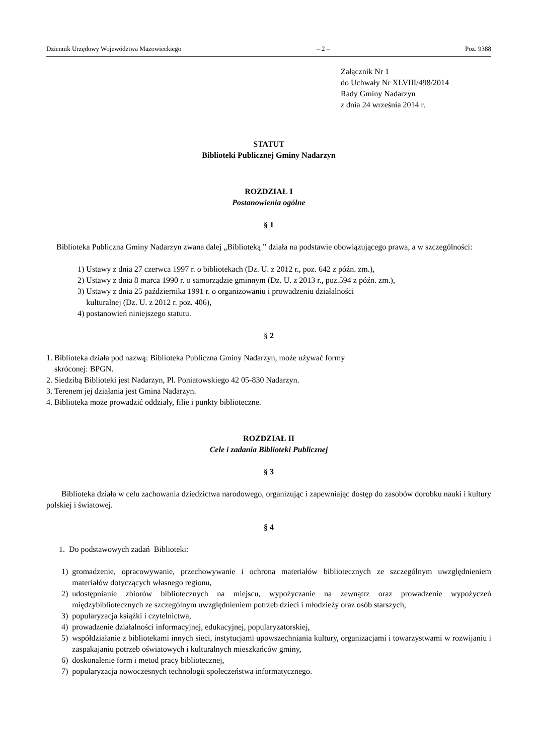Dziennik Urzędowy Województwa Mazowieckiego – 2 – Poz. 9388
Załącznik Nr 1
do Uchwały Nr XLVIII/498/2014
Rady Gminy Nadarzyn
z dnia 24 września 2014 r.
STATUT
Biblioteki Publicznej Gminy Nadarzyn
ROZDZIAŁ I
Postanowienia ogólne
§ 1
Biblioteka Publiczna Gminy Nadarzyn zwana dalej „Biblioteką ” działa na podstawie obowiązującego prawa, a w szczególności:
1) Ustawy z dnia 27 czerwca 1997 r. o bibliotekach (Dz. U. z 2012 r., poz. 642 z późn. zm.),
2) Ustawy z dnia 8 marca 1990 r. o samorządzie gminnym (Dz. U. z 2013 r., poz.594 z późn. zm.),
3) Ustawy z dnia 25 października 1991 r. o organizowaniu i prowadzeniu działalności
kulturalnej (Dz. U. z 2012 r. poz. 406),
4) postanowień niniejszego statutu.
§ 2
1. Biblioteka działa pod nazwą: Biblioteka Publiczna Gminy Nadarzyn, może używać formy
skróconej: BPGN.
2. Siedzibą Biblioteki jest Nadarzyn, Pl. Poniatowskiego 42 05-830 Nadarzyn.
3. Terenem jej działania jest Gmina Nadarzyn.
4. Biblioteka może prowadzić oddziały, filie i punkty biblioteczne.
ROZDZIAŁ II
Cele i zadania Biblioteki Publicznej
§ 3
Biblioteka działa w celu zachowania dziedzictwa narodowego, organizując i zapewniając dostęp do zasobów dorobku nauki i kultury polskiej i światowej.
§ 4
1. Do podstawowych zadań Biblioteki:
1) gromadzenie, opracowywanie, przechowywanie i ochrona materiałów bibliotecznych ze szczególnym uwzględnieniem materiałów dotyczących własnego regionu,
2) udostępnianie zbiorów bibliotecznych na miejscu, wypożyczanie na zewnątrz oraz prowadzenie wypożyczeń międzybibliotecznych ze szczególnym uwzględnieniem potrzeb dzieci i młodzieży oraz osób starszych,
3) popularyzacja książki i czytelnictwa,
4) prowadzenie działalności informacyjnej, edukacyjnej, popularyzatorskiej,
5) współdziałanie z bibliotekami innych sieci, instytucjami upowszechniania kultury, organizacjami i towarzystwami w rozwijaniu i zaspakajaniu potrzeb oświatowych i kulturalnych mieszkańców gminy,
6) doskonalenie form i metod pracy bibliotecznej,
7) popularyzacja nowoczesnych technologii społeczeństwa informatycznego.